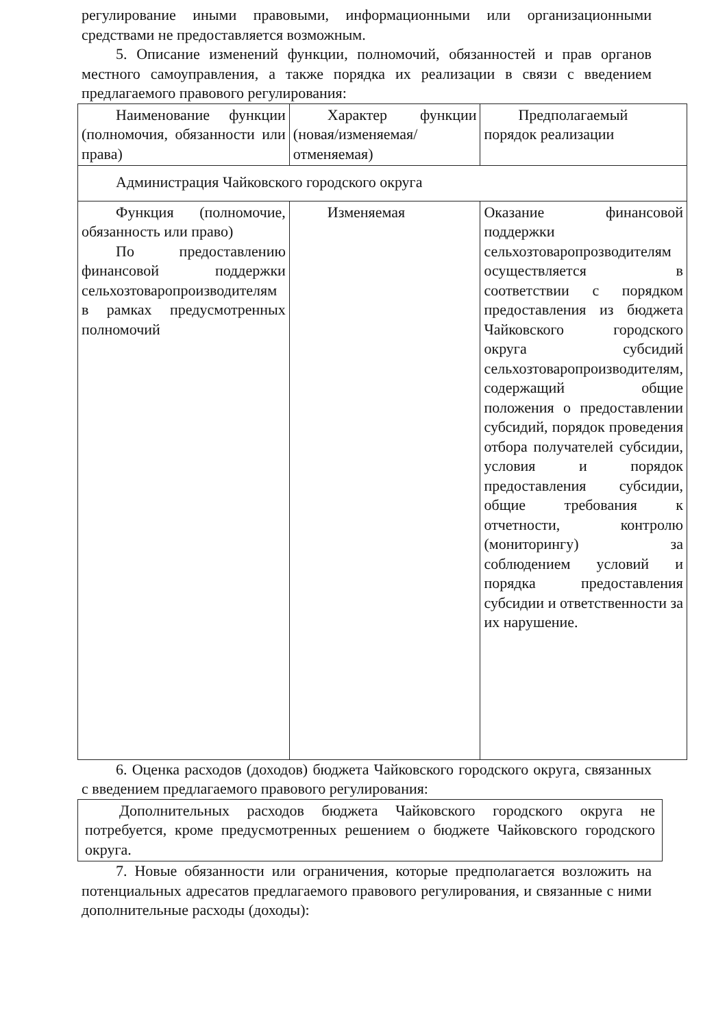регулирование иными правовыми, информационными или организационными средствами не предоставляется возможным.
5. Описание изменений функции, полномочий, обязанностей и прав органов местного самоуправления, а также порядка их реализации в связи с введением предлагаемого правового регулирования:
| Наименование функции (полномочия, обязанности или права) | Характер функции (новая/изменяемая/отменяемая) | Предполагаемый порядок реализации |
| Администрация Чайковского городского округа | | |
| Функция (полномочие, обязанность или право) По предоставлению финансовой поддержки сельхозтоваропроизводителям в рамках предусмотренных полномочий | Изменяемая | Оказание финансовой поддержки сельхозтоваропрозводителям осуществляется в соответствии с порядком предоставления из бюджета Чайковского городского округа субсидий сельхозтоваропроизводителям, содержащий общие положения о предоставлении субсидий, порядок проведения отбора получателей субсидии, условия и порядок предоставления субсидии, общие требования к отчетности, контролю (мониторингу) за соблюдением условий и порядка предоставления субсидии и ответственности за их нарушение. |
6. Оценка расходов (доходов) бюджета Чайковского городского округа, связанных с введением предлагаемого правового регулирования:
Дополнительных расходов бюджета Чайковского городского округа не потребуется, кроме предусмотренных решением о бюджете Чайковского городского округа.
7. Новые обязанности или ограничения, которые предполагается возложить на потенциальных адресатов предлагаемого правового регулирования, и связанные с ними дополнительные расходы (доходы):